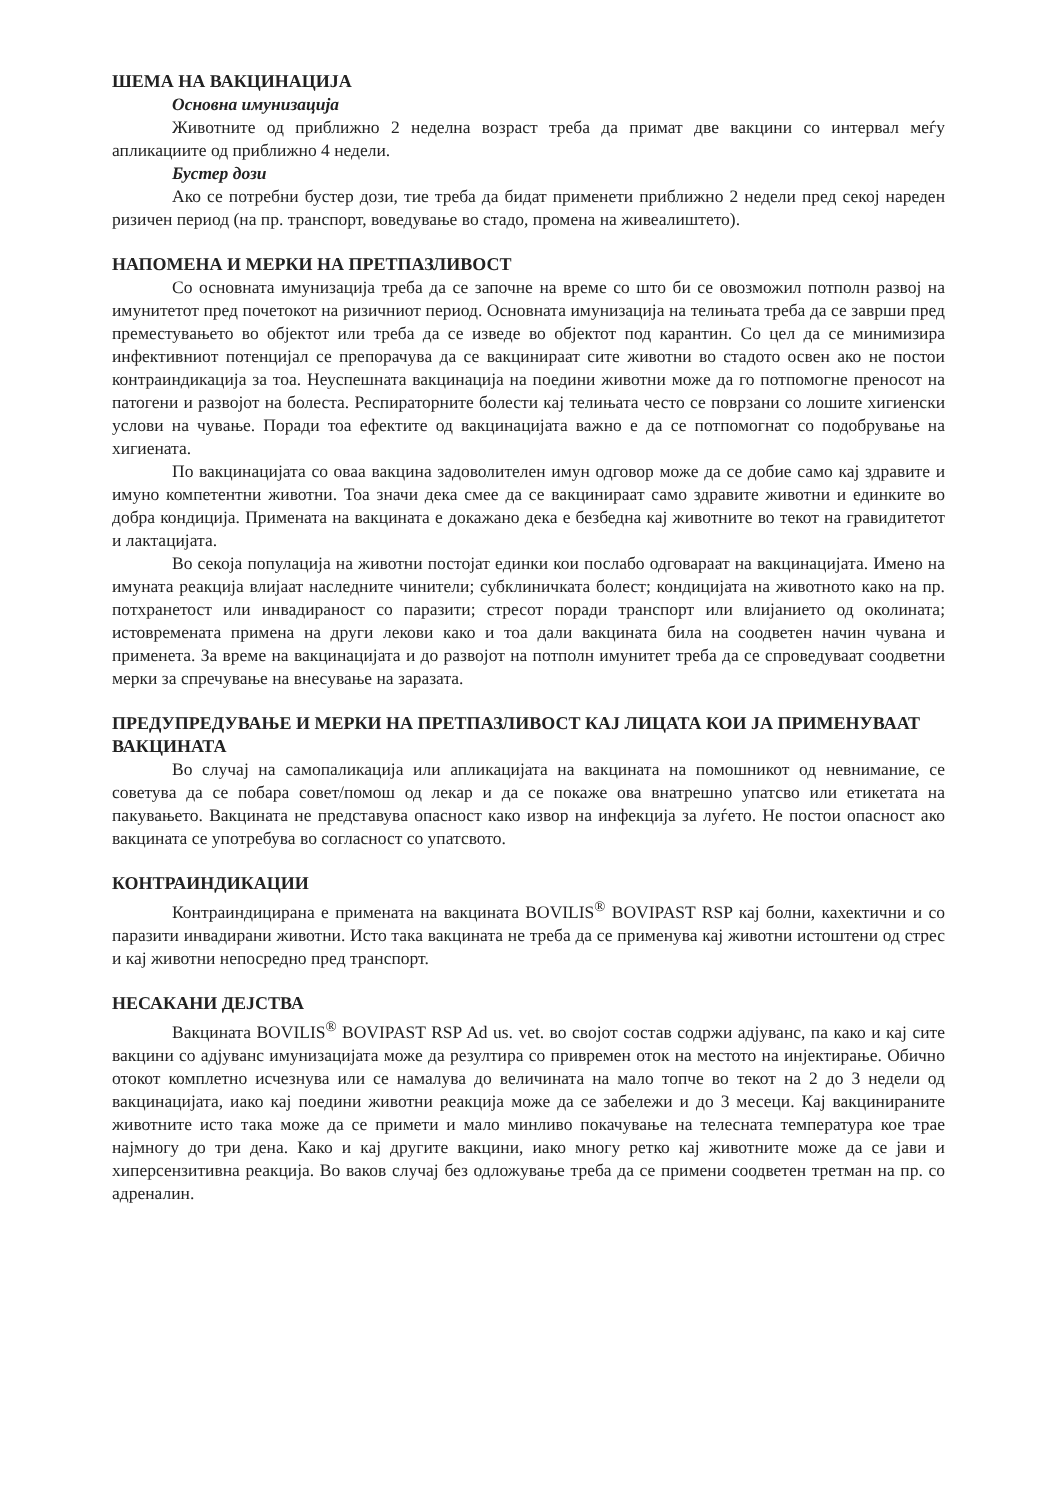ШЕМА НА ВАКЦИНАЦИЈА
Основна имунизација
Животните од приближно 2 неделна возраст треба да примат две вакцини со интервал меѓу апликациите од приближно 4 недели.
Бустер дози
Ако се потребни бустер дози, тие треба да бидат применети приближно 2 недели пред секој нареден ризичен период (на пр. транспорт, воведување во стадо, промена на живеалиштето).
НАПОМЕНА И МЕРКИ НА ПРЕТПАЗЛИВОСТ
Со основната имунизација треба да се започне на време со што би се овозможил потполн развој на имунитетот пред почетокот на ризичниот период. Основната имунизација на телињата треба да се заврши пред преместувањето во објектот или треба да се изведе во објектот под карантин. Со цел да се минимизира инфективниот потенцијал се препорачува да се вакцинираат сите животни во стадото освен ако не постои контраиндикација за тоа. Неуспешната вакцинација на поедини животни може да го потпомогне преносот на патогени и развојот на болеста. Респираторните болести кај телињата често се поврзани со лошите хигиенски услови на чување. Поради тоа ефектите од вакцинацијата важно е да се потпомогнат со подобрување на хигиената.
По вакцинацијата со оваа вакцина задоволителен имун одговор може да се добие само кај здравите и имуно компетентни животни. Тоа значи дека смее да се вакцинираат само здравите животни и единките во добра кондиција. Примената на вакцината е докажано дека е безбедна кај животните во текот на гравидитетот и лактацијата.
Во секоја популација на животни постојат единки кои послабо одговараат на вакцинацијата. Имено на имуната реакција влијаат наследните чинители; субклиничката болест; кондицијата на животното како на пр. потхранетост или инвадираност со паразити; стресот поради транспорт или влијанието од околината; истовремената примена на други лекови како и тоа дали вакцината била на соодветен начин чувана и применета. За време на вакцинацијата и до развојот на потполн имунитет треба да се спроведуваат соодветни мерки за спречување на внесување на заразата.
ПРЕДУПРЕДУВАЊЕ И МЕРКИ НА ПРЕТПАЗЛИВОСТ КАЈ ЛИЦАТА КОИ ЈА ПРИМЕНУВААТ ВАКЦИНАТА
Во случај на самопаликација или апликацијата на вакцината на помошникот од невнимание, се советува да се побара совет/помош од лекар и да се покаже ова внатрешно упатсво или етикетата на пакувањето. Вакцината не представува опасност како извор на инфекција за луѓето. Не постои опасност ако вакцината се употребува во согласност со упатсвото.
КОНТРАИНДИКАЦИИ
Контраиндицирана е примената на вакцината BOVILIS<sup>®</sup> BOVIPAST RSP кај болни, кахектични и со паразити инвадирани животни. Исто така вакцината не треба да се применува кај животни истоштени од стрес и кај животни непосредно пред транспорт.
НЕСАКАНИ ДЕЈСТВА
Вакцината BOVILIS<sup>®</sup> BOVIPAST RSP Ad us. vet. во својот состав содржи адјуванс, па како и кај сите вакцини со адјуванс имунизацијата може да резултира со привремен оток на местото на инјектирање. Обично отокот комплетно исчезнува или се намалува до величината на мало топче во текот на 2 до 3 недели од вакцинацијата, иако кај поедини животни реакција може да се забележи и до 3 месеци. Кај вакцинираните животните исто така може да се примети и мало минливо покачување на телесната температура кое трае најмногу до три дена. Како и кај другите вакцини, иако многу ретко кај животните може да се јави и хиперсензитивна реакција. Во ваков случај без одложување треба да се примени соодветен третман на пр. со адреналин.